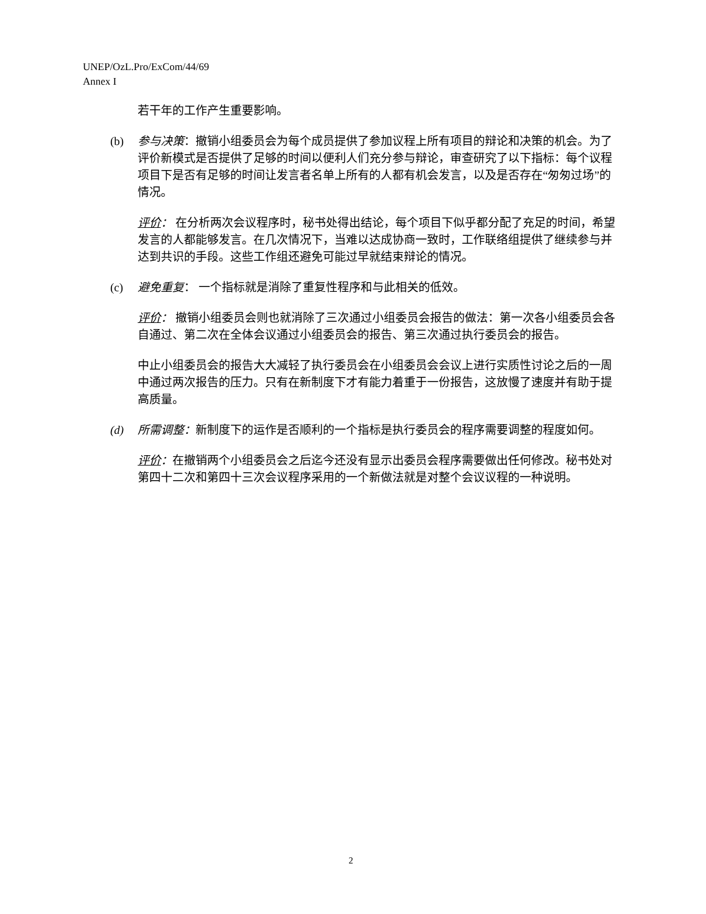UNEP/OzL.Pro/ExCom/44/69
Annex I
若干年的工作产生重要影响。
(b) 参与决策：撤销小组委员会为每个成员提供了参加议程上所有项目的辩论和决策的机会。为了评价新模式是否提供了足够的时间以便利人们充分参与辩论，审查研究了以下指标：每个议程项目下是否有足够的时间让发言者名单上所有的人都有机会发言，以及是否存在“匆匆过场”的情况。
评价： 在分析两次会议程序时，秘书处得出结论，每个项目下似乎都分配了充足的时间，希望发言的人都能够发言。在几次情况下，当难以达成协商一致时，工作联络组提供了继续参与并达到共识的手段。这些工作组还避免可能过早就结束辩论的情况。
(c) 避免重复： 一个指标就是消除了重复性程序和与此相关的低效。
评价： 撤销小组委员会则也就消除了三次通过小组委员会报告的做法：第一次各小组委员会各自通过、第二次在全体会议通过小组委员会的报告、第三次通过执行委员会的报告。
中止小组委员会的报告大大减轻了执行委员会在小组委员会会议上进行实质性讨论之后的一周中通过两次报告的压力。只有在新制度下才有能力着重于一份报告，这放慢了速度并有助于提高质量。
(d) 所需调整：新制度下的运作是否顺利的一个指标是执行委员会的程序需要调整的程度如何。
评价：在撤销两个小组委员会之后迄今还没有显示出委员会程序需要做出任何修改。秘书处对第四十二次和第四十三次会议程序采用的一个新做法就是对整个会议议程的一种说明。
2